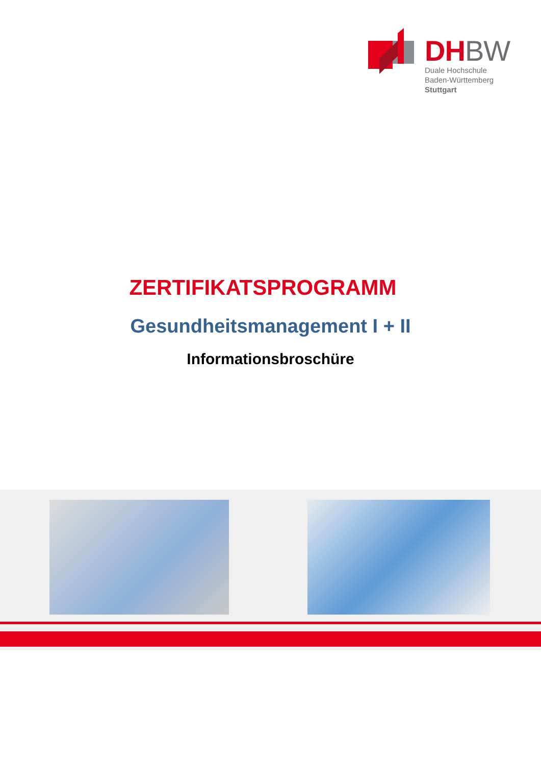DHBW
Duale Hochschule
Baden-Württemberg
Stuttgart
ZERTIFIKATSPROGRAMM
Gesundheitsmanagement I + II
Informationsbroschüre